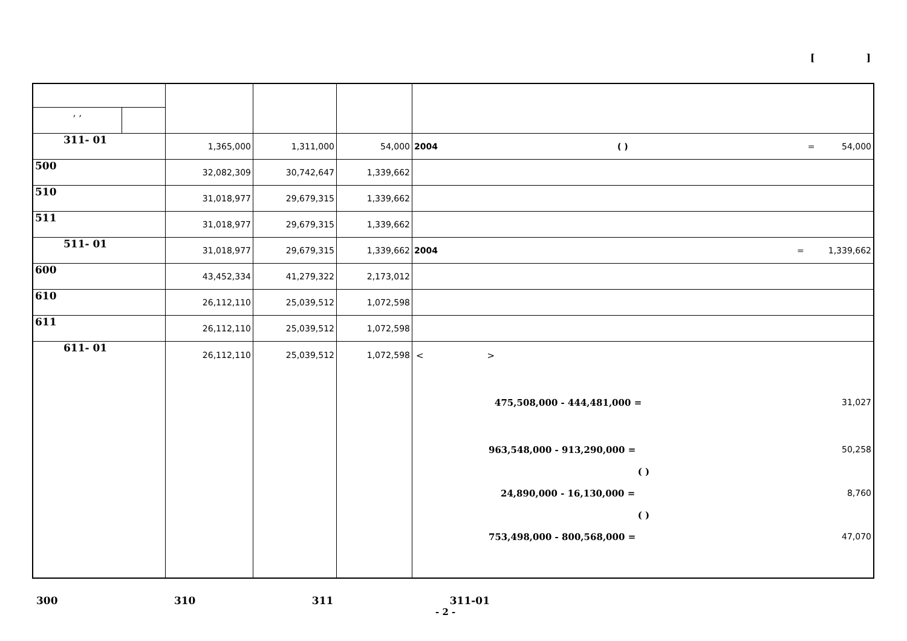[]
| , , | | | | | |
| 311- 01 | | 1,365,000 | 1,311,000 | 54,000 | 2004 ( ) = 54,000 |
| 500 | | 32,082,309 | 30,742,647 | 1,339,662 | |
| 510 | | 31,018,977 | 29,679,315 | 1,339,662 | |
| 511 | | 31,018,977 | 29,679,315 | 1,339,662 | |
| 511- 01 | | 31,018,977 | 29,679,315 | 1,339,662 | 2004 = 1,339,662 |
| 600 | | 43,452,334 | 41,279,322 | 2,173,012 | |
| 610 | | 26,112,110 | 25,039,512 | 1,072,598 | |
| 611 | | 26,112,110 | 25,039,512 | 1,072,598 | |
| 611- 01 | | 26,112,110 | 25,039,512 | 1,072,598 | < > 475,508,000 - 444,481,000 = 31,027 963,548,000 - 913,290,000 = 50,258 ( ) 24,890,000 - 16,130,000 = 8,760 ( ) 753,498,000 - 800,568,000 = 47,070 |
300 310 311 311-01
- 2 -